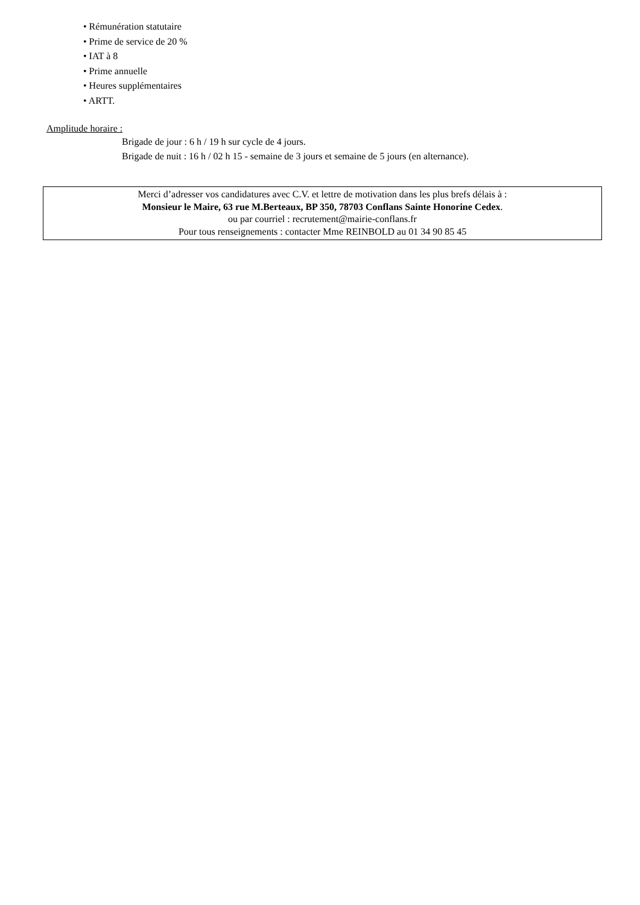• Rémunération statutaire
• Prime de service de 20 %
• IAT à 8
• Prime annuelle
• Heures supplémentaires
• ARTT.
Amplitude horaire :
Brigade de jour : 6 h / 19 h sur cycle de 4 jours.
Brigade de nuit : 16 h / 02 h 15 - semaine de 3 jours et semaine de 5 jours (en alternance).
Merci d’adresser vos candidatures avec C.V. et lettre de motivation dans les plus brefs délais à :
Monsieur le Maire, 63 rue M.Berteaux, BP 350, 78703 Conflans Sainte Honorine Cedex.
ou par courriel : recrutement@mairie-conflans.fr
Pour tous renseignements : contacter Mme REINBOLD au 01 34 90 85 45